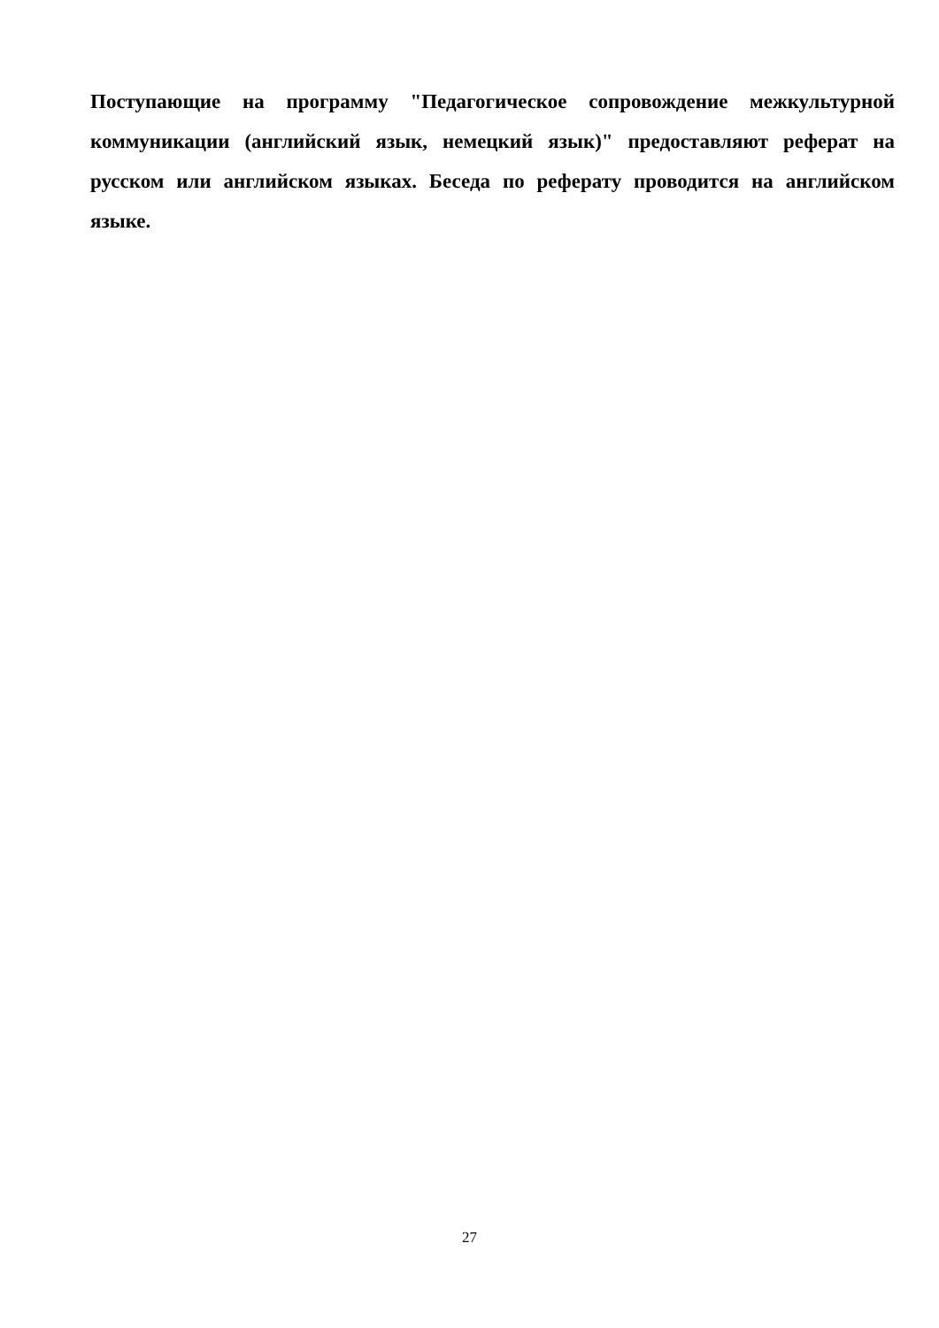Поступающие на программу "Педагогическое сопровождение межкультурной коммуникации (английский язык, немецкий язык)" предоставляют реферат на русском или английском языках. Беседа по реферату проводится на английском языке.
27